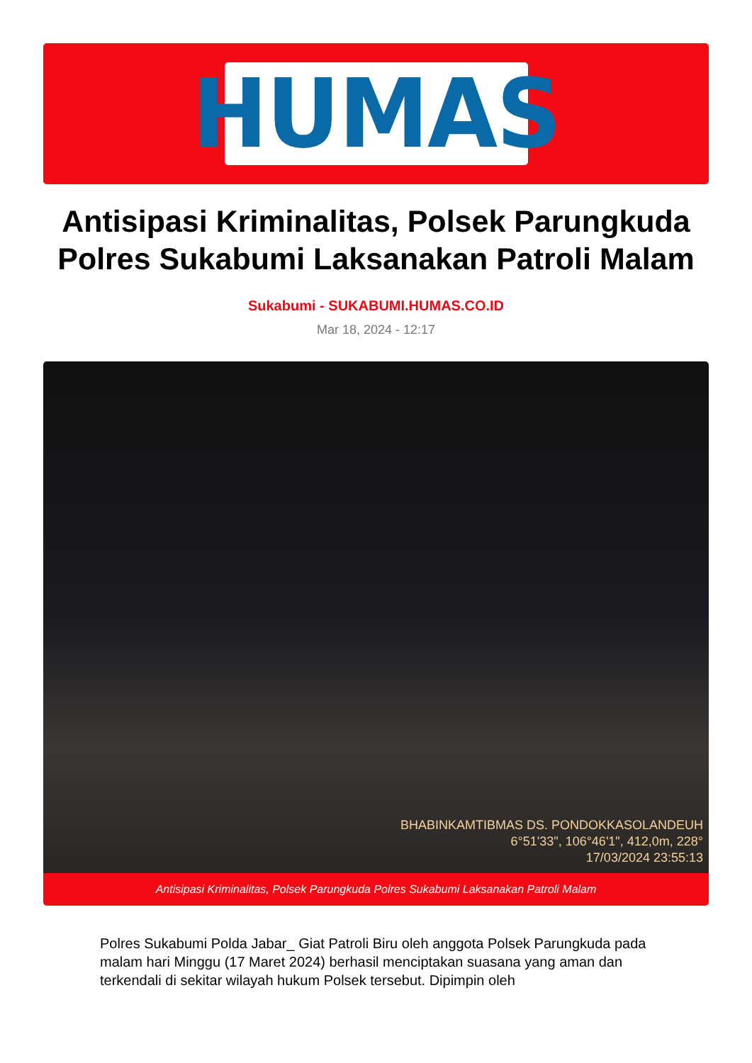HUMAS
Antisipasi Kriminalitas, Polsek Parungkuda Polres Sukabumi Laksanakan Patroli Malam
Sukabumi - SUKABUMI.HUMAS.CO.ID
Mar 18, 2024 - 12:17
BHABINKAMTIBMAS DS. PONDOKKASOLANDEUH
6°51'33", 106°46'1", 412,0m, 228°
17/03/2024 23:55:13
Antisipasi Kriminalitas, Polsek Parungkuda Polres Sukabumi Laksanakan Patroli Malam
Polres Sukabumi Polda Jabar_ Giat Patroli Biru oleh anggota Polsek Parungkuda pada malam hari Minggu (17 Maret 2024) berhasil menciptakan suasana yang aman dan terkendali di sekitar wilayah hukum Polsek tersebut. Dipimpin oleh